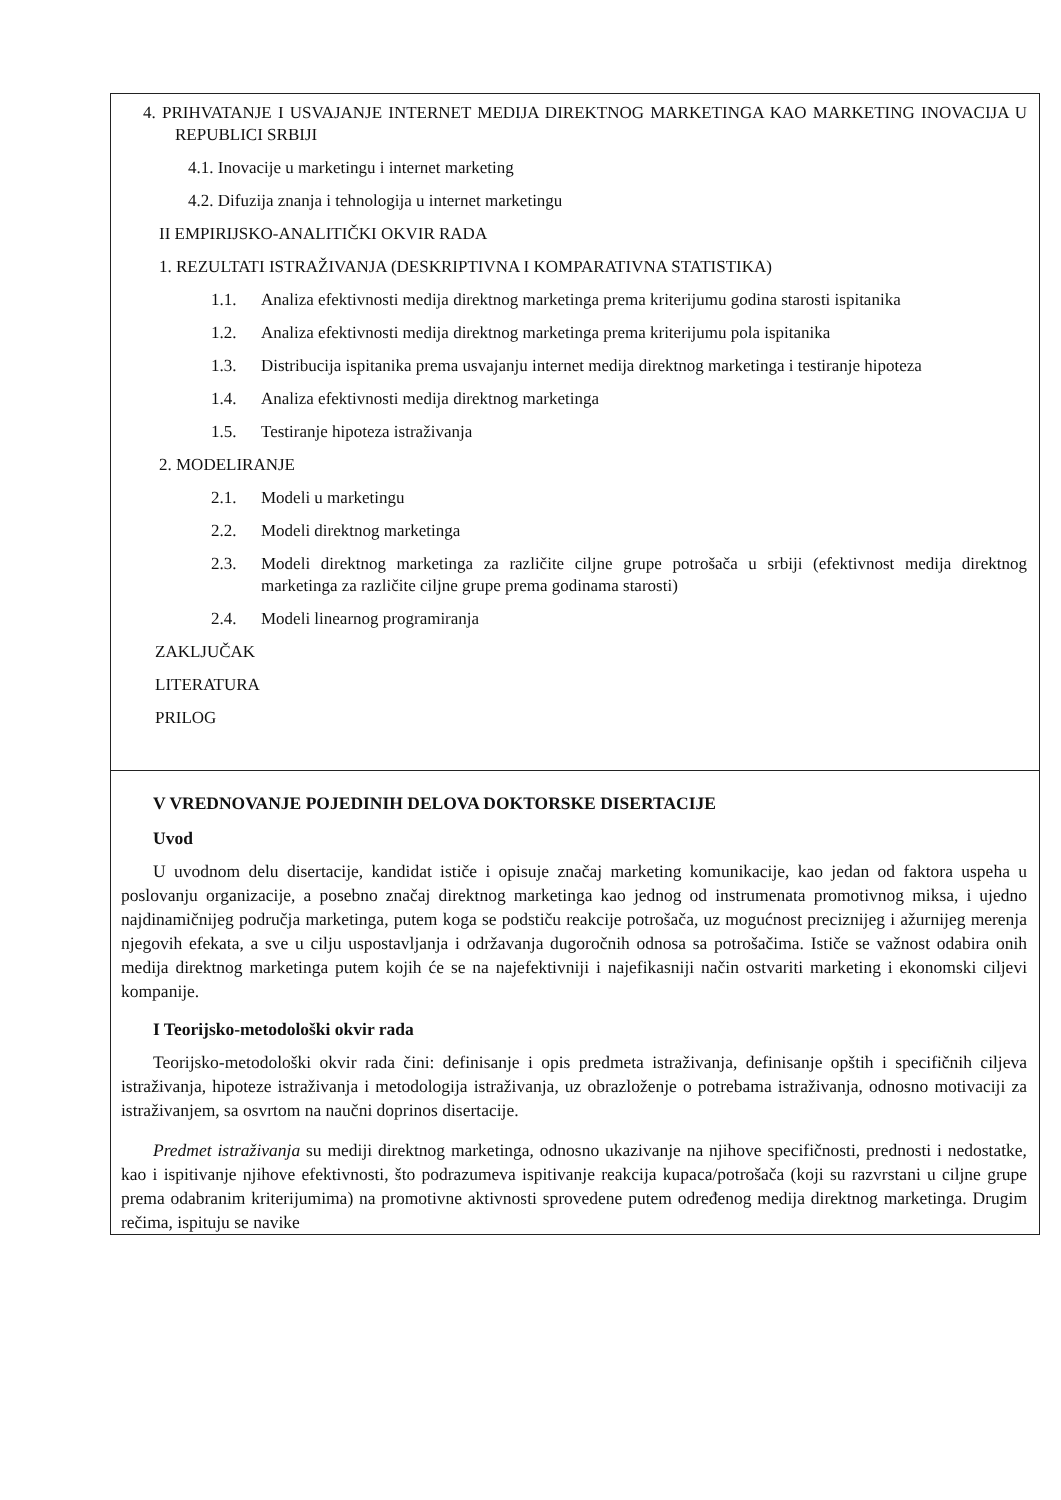4. PRIHVATANJE I USVAJANJE INTERNET MEDIJA DIREKTNOG MARKETINGA KAO MARKETING INOVACIJA U REPUBLICI SRBIJI
4.1. Inovacije u marketingu i internet marketing
4.2. Difuzija znanja i tehnologija u internet marketingu
II EMPIRIJSKO-ANALITIČKI OKVIR RADA
1. REZULTATI ISTRAŽIVANJA (DESKRIPTIVNA I KOMPARATIVNA STATISTIKA)
1.1. Analiza efektivnosti medija direktnog marketinga prema kriterijumu godina starosti ispitanika
1.2. Analiza efektivnosti medija direktnog marketinga prema kriterijumu pola ispitanika
1.3. Distribucija ispitanika prema usvajanju internet medija direktnog marketinga i testiranje hipoteza
1.4. Analiza efektivnosti medija direktnog marketinga
1.5. Testiranje hipoteza istraživanja
2. MODELIRANJE
2.1. Modeli u marketingu
2.2. Modeli direktnog marketinga
2.3. Modeli direktnog marketinga za različite ciljne grupe potrošača u srbiji (efektivnost medija direktnog marketinga za različite ciljne grupe prema godinama starosti)
2.4. Modeli linearnog programiranja
ZAKLJUČAK
LITERATURA
PRILOG
V VREDNOVANJE POJEDINIH DELOVA DOKTORSKE DISERTACIJE
Uvod
U uvodnom delu disertacije, kandidat ističe i opisuje značaj marketing komunikacije, kao jedan od faktora uspeha u poslovanju organizacije, a posebno značaj direktnog marketinga kao jednog od instrumenata promotivnog miksa, i ujedno najdinamičnijeg područja marketinga, putem koga se podstiču reakcije potrošača, uz mogućnost preciznijeg i ažurnijeg merenja njegovih efekata, a sve u cilju uspostavljanja i održavanja dugoročnih odnosa sa potrošačima. Ističe se važnost odabira onih medija direktnog marketinga putem kojih će se na najefektivniji i najefikasniji način ostvariti marketing i ekonomski ciljevi kompanije.
I Teorijsko-metodološki okvir rada
Teorijsko-metodološki okvir rada čini: definisanje i opis predmeta istraživanja, definisanje opštih i specifičnih ciljeva istraživanja, hipoteze istraživanja i metodologija istraživanja, uz obrazloženje o potrebama istraživanja, odnosno motivaciji za istraživanjem, sa osvrtom na naučni doprinos disertacije.
Predmet istraživanja su mediji direktnog marketinga, odnosno ukazivanje na njihove specifičnosti, prednosti i nedostatke, kao i ispitivanje njihove efektivnosti, što podrazumeva ispitivanje reakcija kupaca/potrošača (koji su razvrstani u ciljne grupe prema odabranim kriterijumima) na promotivne aktivnosti sprovedene putem određenog medija direktnog marketinga. Drugim rečima, ispituju se navike